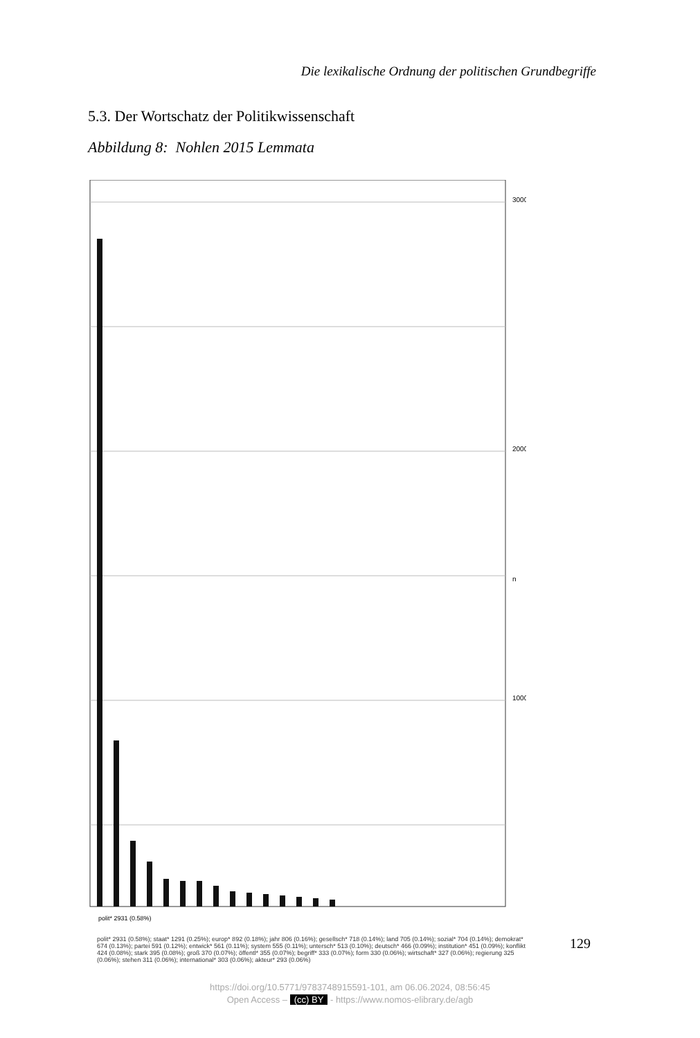Die lexikalische Ordnung der politischen Grundbegriffe
5.3. Der Wortschatz der Politikwissenschaft
Abbildung 8: Nohlen 2015 Lemmata
3000
2000
1000
n
polit* 2931 (0.58%)
polit* 2931 (0.58%); staat* 1291 (0.25%); europ* 892 (0.18%); jahr 806 (0.16%); gesellsch* 718 (0.14%); land 705 (0.14%); sozial* 704 (0.14%); demokrat* 674 (0.13%); partei 591 (0.12%); entwick* 561 (0.11%); system 555 (0.11%); untersch* 513 (0.10%); deutsch* 466 (0.09%); institution* 451 (0.09%); konflikt 424 (0.08%); stark 395 (0.08%); groß 370 (0.07%); öffentl* 355 (0.07%); begriff* 333 (0.07%); form 330 (0.06%); wirtschaft* 327 (0.06%); regierung 325 (0.06%); stehen 311 (0.06%); international* 303 (0.06%); akteur* 293 (0.06%)
129
https://doi.org/10.5771/9783748915591-101, am 06.06.2024, 08:56:45
Open Access – (cc) BY - https://www.nomos-elibrary.de/agb